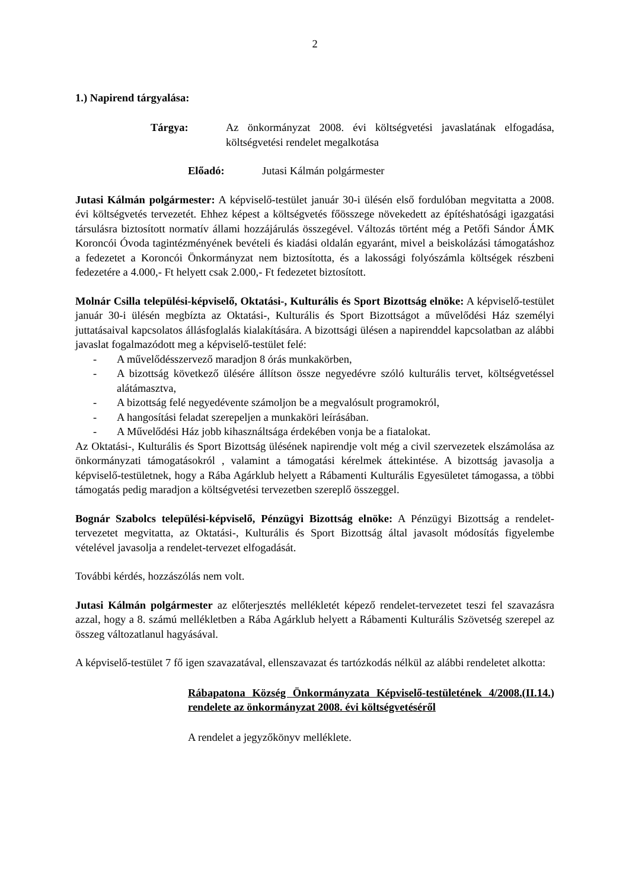2
1.) Napirend tárgyalása:
Tárgya: Az önkormányzat 2008. évi költségvetési javaslatának elfogadása, költségvetési rendelet megalkotása
Előadó: Jutasi Kálmán polgármester
Jutasi Kálmán polgármester: A képviselő-testület január 30-i ülésén első fordulóban megvitatta a 2008. évi költségvetés tervezetét. Ehhez képest a költségvetés főösszege növekedett az építéshatósági igazgatási társulásra biztosított normatív állami hozzájárulás összegével. Változás történt még a Petőfi Sándor ÁMK Koroncói Óvoda tagintézményének bevételi és kiadási oldalán egyaránt, mivel a beiskolázási támogatáshoz a fedezetet a Koroncói Önkormányzat nem biztosította, és a lakossági folyószámla költségek részbeni fedezetére a 4.000,- Ft helyett csak 2.000,- Ft fedezetet biztosított.
Molnár Csilla települési-képviselő, Oktatási-, Kulturális és Sport Bizottság elnöke: A képviselő-testület január 30-i ülésén megbízta az Oktatási-, Kulturális és Sport Bizottságot a művelődési Ház személyi juttatásaival kapcsolatos állásfoglalás kialakítására. A bizottsági ülésen a napirenddel kapcsolatban az alábbi javaslat fogalmazódott meg a képviselő-testület felé:
- A művelődésszervező maradjon 8 órás munkakörben,
- A bizottság következő ülésére állítson össze negyedévre szóló kulturális tervet, költségvetéssel alátámasztva,
- A bizottság felé negyedévente számoljon be a megvalósult programokról,
- A hangosítási feladat szerepeljen a munkaköri leírásában.
- A Művelődési Ház jobb kihasználtsága érdekében vonja be a fiatalokat.
Az Oktatási-, Kulturális és Sport Bizottság ülésének napirendje volt még a civil szervezetek elszámolása az önkormányzati támogatásokról , valamint a támogatási kérelmek áttekintése. A bizottság javasolja a képviselő-testületnek, hogy a Rába Agárklub helyett a Rábamenti Kulturális Egyesületet támogassa, a többi támogatás pedig maradjon a költségvetési tervezetben szereplő összeggel.
Bognár Szabolcs települési-képviselő, Pénzügyi Bizottság elnöke: A Pénzügyi Bizottság a rendelet-tervezetet megvitatta, az Oktatási-, Kulturális és Sport Bizottság által javasolt módosítás figyelembe vételével javasolja a rendelet-tervezet elfogadását.
További kérdés, hozzászólás nem volt.
Jutasi Kálmán polgármester az előterjesztés mellékletét képező rendelet-tervezetet teszi fel szavazásra azzal, hogy a 8. számú mellékletben a Rába Agárklub helyett a Rábamenti Kulturális Szövetség szerepel az összeg változatlanul hagyásával.
A képviselő-testület 7 fő igen szavazatával, ellenszavazat és tartózkodás nélkül az alábbi rendeletet alkotta:
Rábapatona Község Önkormányzata Képviselő-testületének 4/2008.(II.14.) rendelete az önkormányzat 2008. évi költségvetéséről
A rendelet a jegyzőkönyv melléklete.